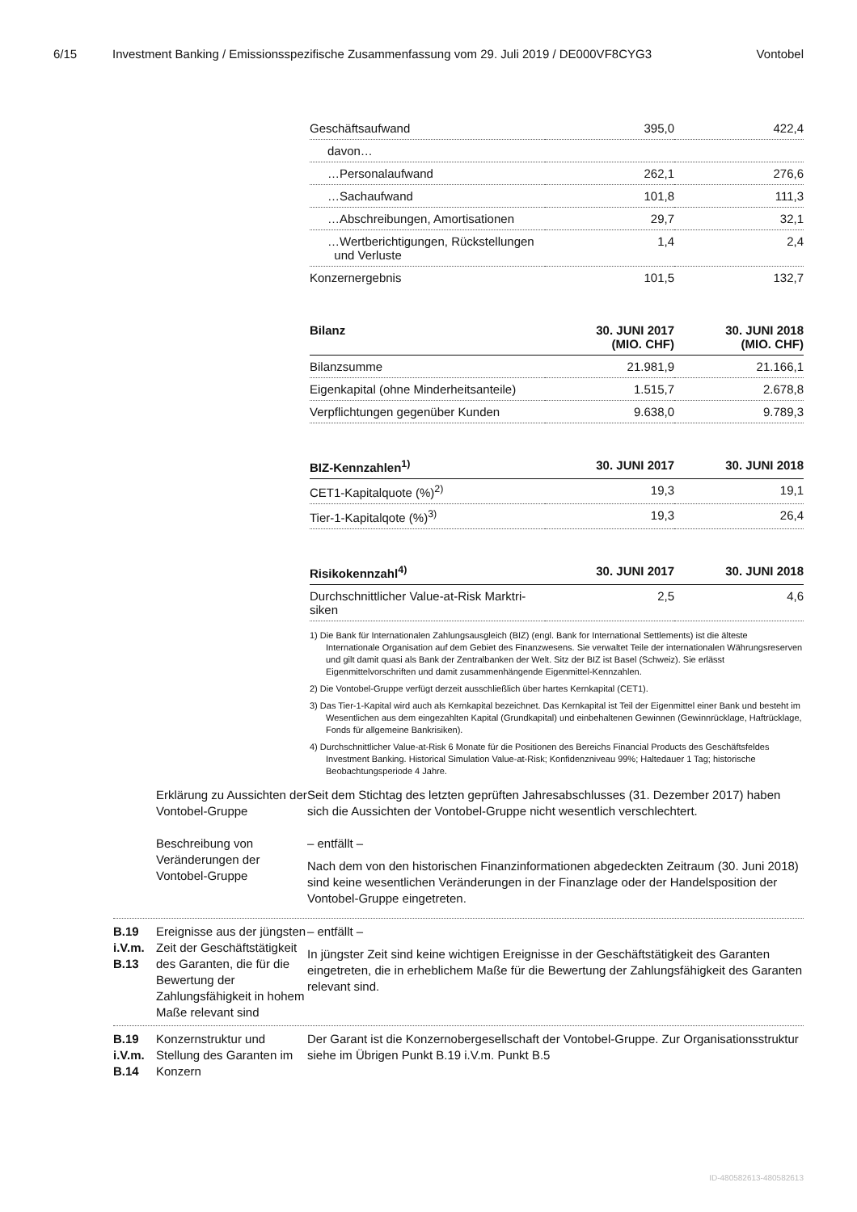6/15 Investment Banking / Emissionsspezifische Zusammenfassung vom 29. Juli 2019 / DE000VF8CYG3 Vontobel
| Geschäftsaufwand | 395,0 | 422,4 |
| davon… | | |
| …Personalaufwand | 262,1 | 276,6 |
| …Sachaufwand | 101,8 | 111,3 |
| …Abschreibungen, Amortisationen | 29,7 | 32,1 |
| …Wertberichtigungen, Rückstellungen und Verluste | 1,4 | 2,4 |
| Konzernergebnis | 101,5 | 132,7 |
| Bilanz | 30. JUNI 2017 (MIO. CHF) | 30. JUNI 2018 (MIO. CHF) |
| --- | --- | --- |
| Bilanzsumme | 21.981,9 | 21.166,1 |
| Eigenkapital (ohne Minderheitsanteile) | 1.515,7 | 2.678,8 |
| Verpflichtungen gegenüber Kunden | 9.638,0 | 9.789,3 |
| BIZ-Kennzahlen<sup>1)</sup> | 30. JUNI 2017 | 30. JUNI 2018 |
| --- | --- | --- |
| CET1-Kapitalquote (%)<sup>2)</sup> | 19,3 | 19,1 |
| Tier-1-Kapitalqote (%)<sup>3)</sup> | 19,3 | 26,4 |
| Risikokennzahl<sup>4)</sup> | 30. JUNI 2017 | 30. JUNI 2018 |
| --- | --- | --- |
| Durchschnittlicher Value-at-Risk Marktri- siken | 2,5 | 4,6 |
1) Die Bank für Internationalen Zahlungsausgleich (BIZ) (engl. Bank for International Settlements) ist die älteste Internationale Organisation auf dem Gebiet des Finanzwesens. Sie verwaltet Teile der internationalen Währungsreserven und gilt damit quasi als Bank der Zentralbanken der Welt. Sitz der BIZ ist Basel (Schweiz). Sie erlässt Eigenmittelvorschriften und damit zusammenhängende Eigenmittel-Kennzahlen.
2) Die Vontobel-Gruppe verfügt derzeit ausschließlich über hartes Kernkapital (CET1).
3) Das Tier-1-Kapital wird auch als Kernkapital bezeichnet. Das Kernkapital ist Teil der Eigenmittel einer Bank und besteht im Wesentlichen aus dem eingezahlten Kapital (Grundkapital) und einbehaltenen Gewinnen (Gewinnrücklage, Haftrücklage, Fonds für allgemeine Bankrisiken).
4) Durchschnittlicher Value-at-Risk 6 Monate für die Positionen des Bereichs Financial Products des Geschäftsfeldes Investment Banking. Historical Simulation Value-at-Risk; Konfidenzniveau 99%; Haltedauer 1 Tag; historische Beobachtungsperiode 4 Jahre.
Erklärung zu Aussichten der Vontobel-Gruppe
Seit dem Stichtag des letzten geprüften Jahresabschlusses (31. Dezember 2017) haben sich die Aussichten der Vontobel-Gruppe nicht wesentlich verschlechtert.
Beschreibung von Veränderungen der Vontobel-Gruppe
– entfällt –
Nach dem von den historischen Finanzinformationen abgedeckten Zeitraum (30. Juni 2018) sind keine wesentlichen Veränderungen in der Finanzlage oder der Handelsposition der Vontobel-Gruppe eingetreten.
B.19
i.V.m.
B.13
Ereignisse aus der jüngsten Zeit der Geschäftstätigkeit des Garanten, die für die Bewertung der Zahlungsfähigkeit in hohem Maße relevant sind
– entfällt –
In jüngster Zeit sind keine wichtigen Ereignisse in der Geschäftstätigkeit des Garanten eingetreten, die in erheblichem Maße für die Bewertung der Zahlungsfähigkeit des Garanten relevant sind.
B.19
i.V.m.
B.14
Konzernstruktur und Stellung des Garanten im Konzern
Der Garant ist die Konzernobergesellschaft der Vontobel-Gruppe. Zur Organisationsstruktur siehe im Übrigen Punkt B.19 i.V.m. Punkt B.5
ID-480582613-480582613